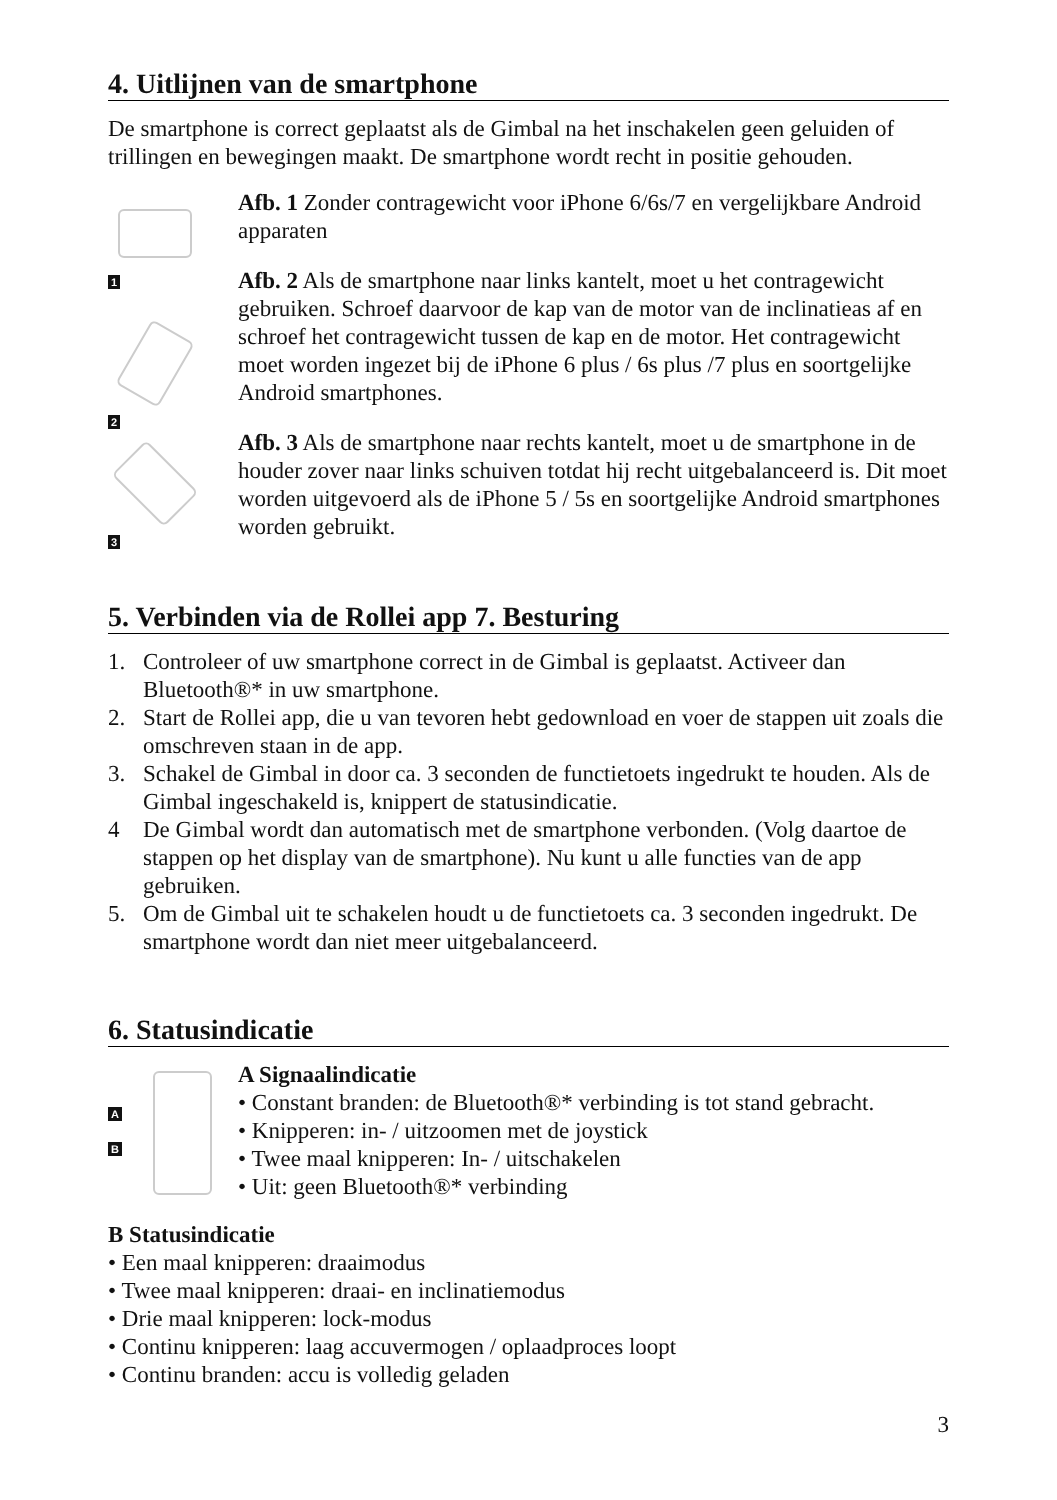4. Uitlijnen van de smartphone
De smartphone is correct geplaatst als de Gimbal na het inschakelen geen geluiden of trillingen en bewegingen maakt. De smartphone wordt recht in positie gehouden.
1
2
3
Afb. 1 Zonder contragewicht voor iPhone 6/6s/7 en vergelijkbare Android apparaten
Afb. 2 Als de smartphone naar links kantelt, moet u het contragewicht gebruiken. Schroef daarvoor de kap van de motor van de inclinatieas af en schroef het contragewicht tussen de kap en de motor. Het contragewicht moet worden ingezet bij de iPhone 6 plus / 6s plus /7 plus en soortgelijke Android smartphones.
Afb. 3 Als de smartphone naar rechts kantelt, moet u de smartphone in de houder zover naar links schuiven totdat hij recht uitgebalanceerd is. Dit moet worden uitgevoerd als de iPhone 5 / 5s en soortgelijke Android smartphones worden gebruikt.
5. Verbinden via de Rollei app 7. Besturing
1. Controleer of uw smartphone correct in de Gimbal is geplaatst. Activeer dan Bluetooth®* in uw smartphone.
2. Start de Rollei app, die u van tevoren hebt gedownload en voer de stappen uit zoals die omschreven staan in de app.
3. Schakel de Gimbal in door ca. 3 seconden de functietoets ingedrukt te houden. Als de Gimbal ingeschakeld is, knippert de statusindicatie.
4 De Gimbal wordt dan automatisch met de smartphone verbonden. (Volg daartoe de stappen op het display van de smartphone). Nu kunt u alle functies van de app gebruiken.
5. Om de Gimbal uit te schakelen houdt u de functietoets ca. 3 seconden ingedrukt. De smartphone wordt dan niet meer uitgebalanceerd.
6. Statusindicatie
A
B
A Signaalindicatie
• Constant branden: de Bluetooth®* verbinding is tot stand gebracht.
• Knipperen: in- / uitzoomen met de joystick
• Twee maal knipperen: In- / uitschakelen
• Uit: geen Bluetooth®* verbinding
B Statusindicatie
• Een maal knipperen: draaimodus
• Twee maal knipperen: draai- en inclinatiemodus
• Drie maal knipperen: lock-modus
• Continu knipperen: laag accuvermogen / oplaadproces loopt
• Continu branden: accu is volledig geladen
3